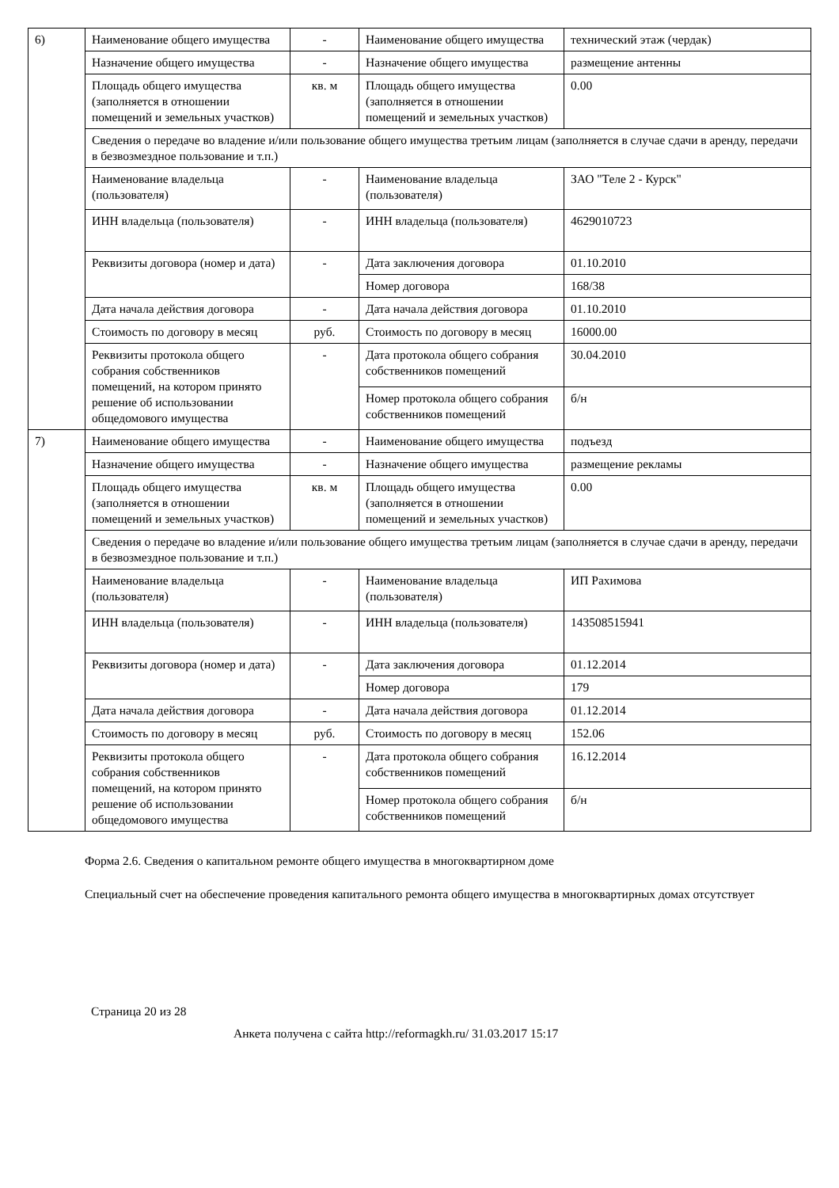| 6) | Наименование общего имущества | - | Наименование общего имущества | технический этаж (чердак) |
| | Назначение общего имущества | - | Назначение общего имущества | размещение антенны |
| | Площадь общего имущества (заполняется в отношении помещений и земельных участков) | кв. м | Площадь общего имущества (заполняется в отношении помещений и земельных участков) | 0.00 |
| | Сведения о передаче во владение и/или пользование общего имущества третьим лицам (заполняется в случае сдачи в аренду, передачи в безвозмездное пользование и т.п.) | | | |
| | Наименование владельца (пользователя) | - | Наименование владельца (пользователя) | ЗАО "Теле 2 - Курск" |
| | ИНН владельца (пользователя) | - | ИНН владельца (пользователя) | 4629010723 |
| | Реквизиты договора (номер и дата) | - | Дата заключения договора | 01.10.2010 |
| | | | Номер договора | 168/38 |
| | Дата начала действия договора | - | Дата начала действия договора | 01.10.2010 |
| | Стоимость по договору в месяц | руб. | Стоимость по договору в месяц | 16000.00 |
| | Реквизиты протокола общего собрания собственников помещений, на котором принято решение об использовании общедомового имущества | - | Дата протокола общего собрания собственников помещений | 30.04.2010 |
| | | | Номер протокола общего собрания собственников помещений | б/н |
| 7) | Наименование общего имущества | - | Наименование общего имущества | подъезд |
| | Назначение общего имущества | - | Назначение общего имущества | размещение рекламы |
| | Площадь общего имущества (заполняется в отношении помещений и земельных участков) | кв. м | Площадь общего имущества (заполняется в отношении помещений и земельных участков) | 0.00 |
| | Сведения о передаче во владение и/или пользование общего имущества третьим лицам (заполняется в случае сдачи в аренду, передачи в безвозмездное пользование и т.п.) | | | |
| | Наименование владельца (пользователя) | - | Наименование владельца (пользователя) | ИП Рахимова |
| | ИНН владельца (пользователя) | - | ИНН владельца (пользователя) | 143508515941 |
| | Реквизиты договора (номер и дата) | - | Дата заключения договора | 01.12.2014 |
| | | | Номер договора | 179 |
| | Дата начала действия договора | - | Дата начала действия договора | 01.12.2014 |
| | Стоимость по договору в месяц | руб. | Стоимость по договору в месяц | 152.06 |
| | Реквизиты протокола общего собрания собственников помещений, на котором принято решение об использовании общедомового имущества | - | Дата протокола общего собрания собственников помещений | 16.12.2014 |
| | | | Номер протокола общего собрания собственников помещений | б/н |
Форма 2.6. Сведения о капитальном ремонте общего имущества в многоквартирном доме
Специальный счет на обеспечение проведения капитального ремонта общего имущества в многоквартирных домах отсутствует
Страница 20 из 28
Анкета получена с сайта http://reformagkh.ru/ 31.03.2017 15:17